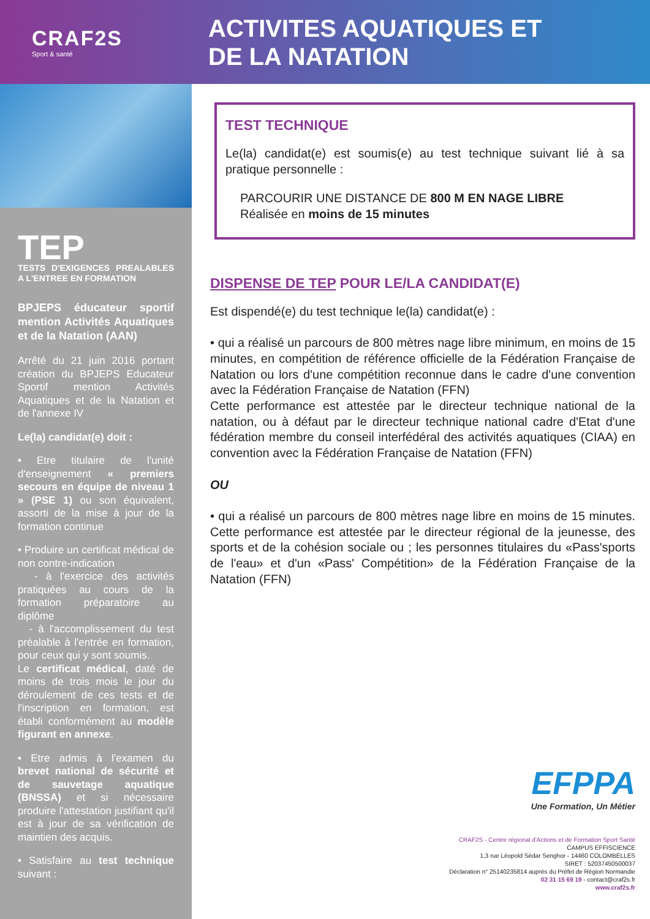CRAF2S
Sport & santé
ACTIVITES AQUATIQUES ET
DE LA NATATION
TEP
TESTS D'EXIGENCES PREALABLES A L'ENTREE EN FORMATION
BPJEPS éducateur sportif mention Activités Aquatiques et de la Natation (AAN)
Arrêté du 21 juin 2016 portant création du BPJEPS Educateur Sportif mention Activités Aquatiques et de la Natation et de l'annexe IV
Le(la) candidat(e) doit :
• Etre titulaire de l'unité d'enseignement « premiers secours en équipe de niveau 1 » (PSE 1) ou son équivalent, assorti de la mise à jour de la formation continue
• Produire un certificat médical de non contre-indication
- à l'exercice des activités pratiquées au cours de la formation préparatoire au diplôme
- à l'accomplissement du test préalable à l'entrée en formation, pour ceux qui y sont soumis.
Le certificat médical, daté de moins de trois mois le jour du déroulement de ces tests et de l'inscription en formation, est établi conformément au modèle figurant en annexe.
• Etre admis à l'examen du brevet national de sécurité et de sauvetage aquatique (BNSSA) et si nécessaire produire l'attestation justifiant qu'il est à jour de sa vérification de maintien des acquis.
• Satisfaire au test technique suivant :
TEST TECHNIQUE
Le(la) candidat(e) est soumis(e) au test technique suivant lié à sa pratique personnelle :
PARCOURIR UNE DISTANCE DE 800 M EN NAGE LIBRE
Réalisée en moins de 15 minutes
DISPENSE DE TEP POUR LE/LA CANDIDAT(E)
Est dispendé(e) du test technique le(la) candidat(e) :
• qui a réalisé un parcours de 800 mètres nage libre minimum, en moins de 15 minutes, en compétition de référence officielle de la Fédération Française de Natation ou lors d'une compétition reconnue dans le cadre d'une convention avec la Fédération Française de Natation (FFN)
Cette performance est attestée par le directeur technique national de la natation, ou à défaut par le directeur technique national cadre d'Etat d'une fédération membre du conseil interfédéral des activités aquatiques (CIAA) en convention avec la Fédération Française de Natation (FFN)
OU
• qui a réalisé un parcours de 800 mètres nage libre en moins de 15 minutes. Cette performance est attestée par le directeur régional de la jeunesse, des sports et de la cohésion sociale ou ; les personnes titulaires du «Pass'sports de l'eau» et d'un «Pass' Compétition» de la Fédération Française de la Natation (FFN)
EFPPA
Une Formation, Un Métier
CRAF2S - Centre régional d'Actions et de Formation Sport Santé
CAMPUS EFFISCIENCE
1,3 rue Léopold Sédar Senghor - 14460 COLOMBELLES
SIRET : 52037450500037
Déclaration n° 25140235814 auprès du Préfet de Région Normandie
02 31 15 69 19 - contact@craf2s.fr
www.craf2s.fr